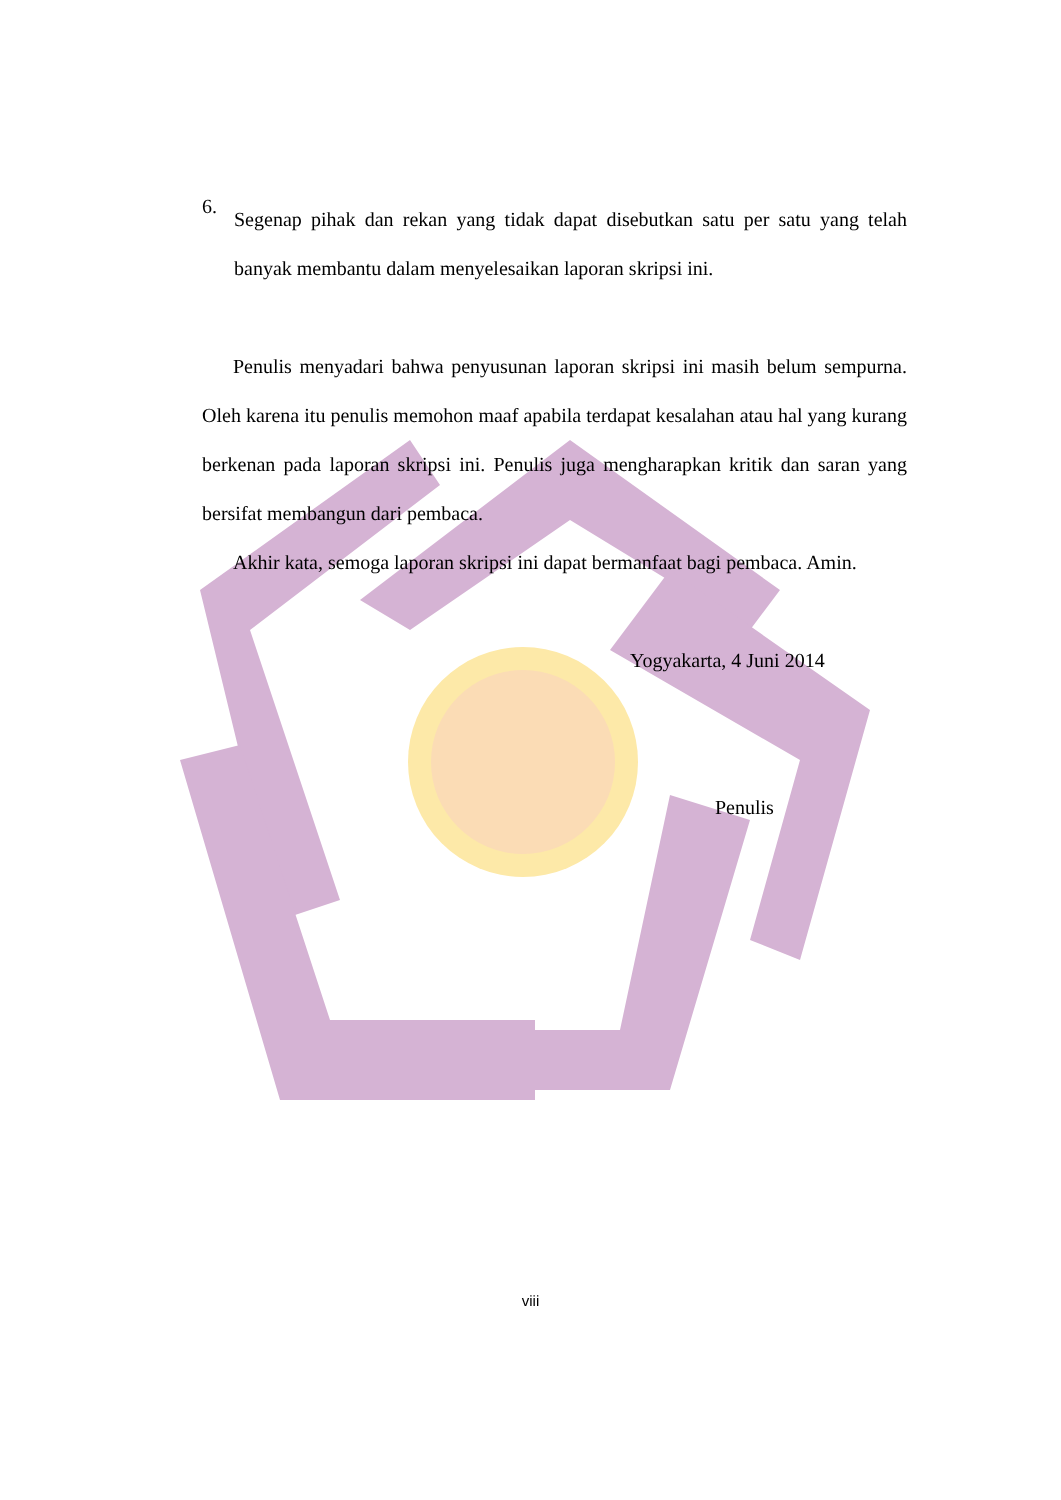6.
Segenap pihak dan rekan yang tidak dapat disebutkan satu per satu yang telah banyak membantu dalam menyelesaikan laporan skripsi ini.
Penulis menyadari bahwa penyusunan laporan skripsi ini masih belum sempurna. Oleh karena itu penulis memohon maaf apabila terdapat kesalahan atau hal yang kurang berkenan pada laporan skripsi ini. Penulis juga mengharapkan kritik dan saran yang bersifat membangun dari pembaca.
Akhir kata, semoga laporan skripsi ini dapat bermanfaat bagi pembaca. Amin.
Yogyakarta, 4 Juni 2014
Penulis
viii